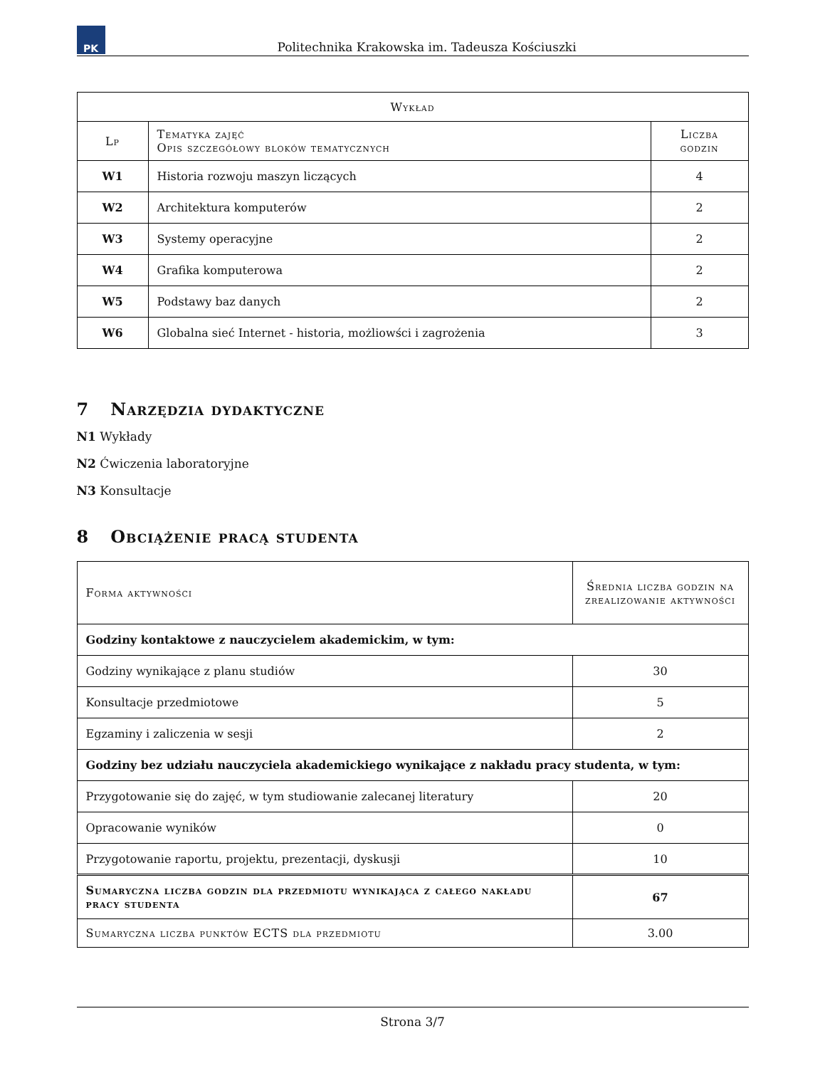PK
Politechnika Krakowska im. Tadeusza Kościuszki
| Wykład | | |
| --- | --- | --- |
| Lp | Tematyka zajęć Opis szczegółowy bloków tematycznych | Liczba godzin |
| W1 | Historia rozwoju maszyn liczących | 4 |
| W2 | Architektura komputerów | 2 |
| W3 | Systemy operacyjne | 2 |
| W4 | Grafika komputerowa | 2 |
| W5 | Podstawy baz danych | 2 |
| W6 | Globalna sieć Internet - historia, możliowści i zagrożenia | 3 |
7 Narzędzia dydaktyczne
N1 Wykłady
N2 Ćwiczenia laboratoryjne
N3 Konsultacje
8 Obciążenie pracą studenta
| Forma aktywności | Średnia liczba godzin na zrealizowanie aktywności |
| --- | --- |
| Godziny kontaktowe z nauczycielem akademickim, w tym: | |
| Godziny wynikające z planu studiów | 30 |
| Konsultacje przedmiotowe | 5 |
| Egzaminy i zaliczenia w sesji | 2 |
| Godziny bez udziału nauczyciela akademickiego wynikające z nakładu pracy studenta, w tym: | |
| Przygotowanie się do zajęć, w tym studiowanie zalecanej literatury | 20 |
| Opracowanie wyników | 0 |
| Przygotowanie raportu, projektu, prezentacji, dyskusji | 10 |
| Sumaryczna liczba godzin dla przedmiotu wynikająca z całego nakładu pracy studenta | 67 |
| Sumaryczna liczba punktów ECTS dla przedmiotu | 3.00 |
Strona 3/7